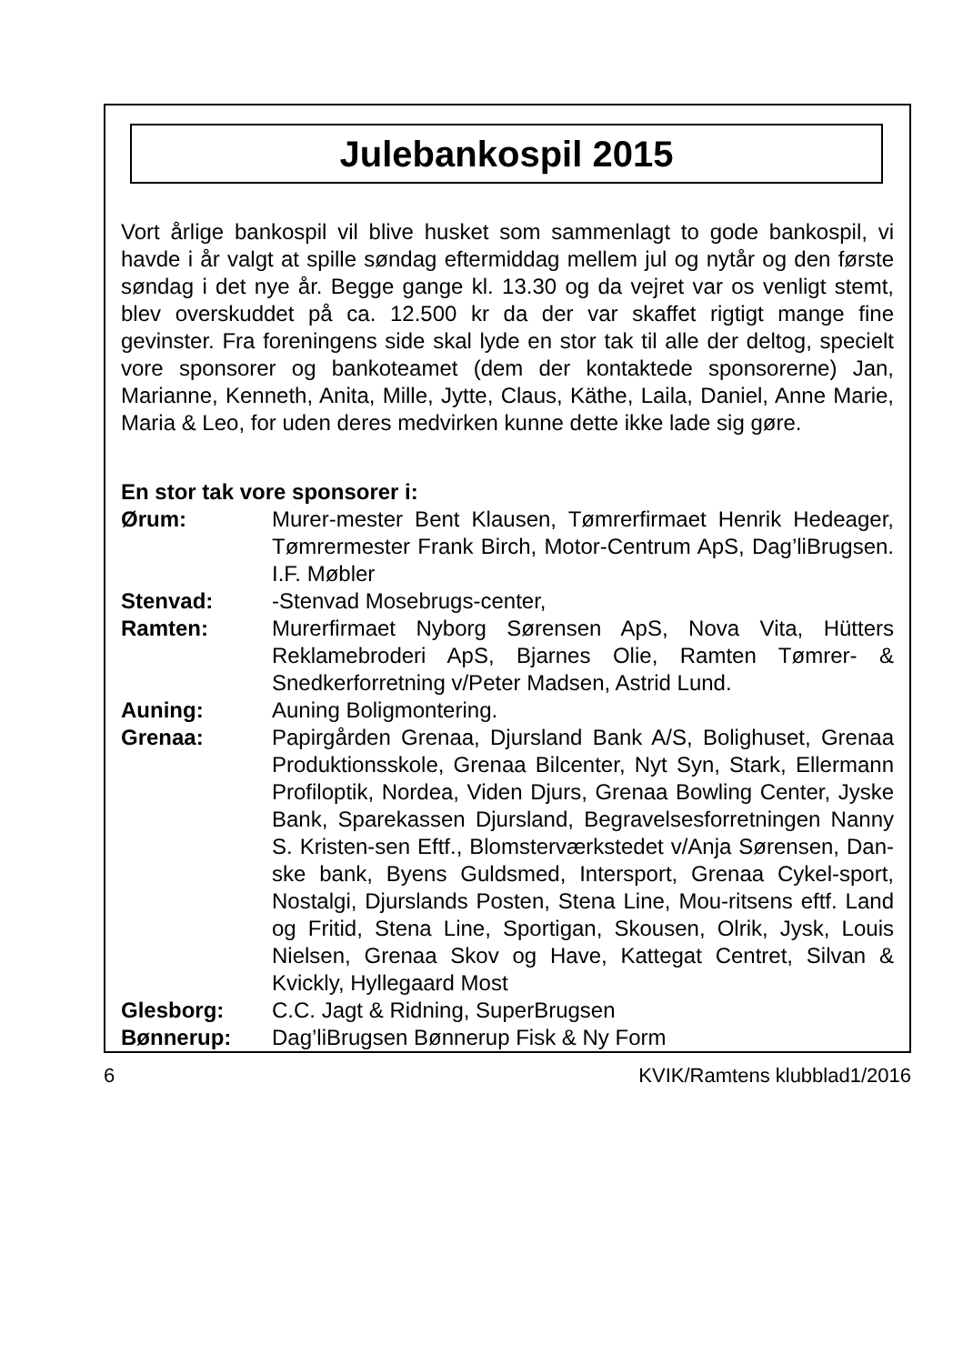Julebankospil 2015
Vort årlige bankospil vil blive husket som sammenlagt to gode bankospil, vi havde i år valgt at spille søndag eftermiddag mellem jul og nytår og den første søndag i det nye år. Begge gange kl. 13.30 og da vejret var os venligt stemt, blev overskuddet på ca. 12.500 kr da der var skaffet rigtigt mange fine gevinster. Fra foreningens side skal lyde en stor tak til alle der deltog, specielt vore sponsorer og bankoteamet (dem der kontaktede sponsorerne) Jan, Marianne, Kenneth, Anita, Mille, Jytte, Claus, Käthe, Laila, Daniel, Anne Marie, Maria & Leo, for uden deres medvirken kunne dette ikke lade sig gøre.
En stor tak vore sponsorer i:
| Ørum: | Murer-mester Bent Klausen, Tømrerfirmaet Henrik Hedeager, Tømrermester Frank Birch, Motor-Centrum ApS, Dag’liBrugsen. I.F. Møbler |
| Stenvad: | -Stenvad Mosebrugs-center, |
| Ramten: | Murerfirmaet Nyborg Sørensen ApS, Nova Vita, Hütters Reklamebroderi ApS, Bjarnes Olie, Ramten Tømrer- & Snedkerforretning v/Peter Madsen, Astrid Lund. |
| Auning: | Auning Boligmontering. |
| Grenaa: | Papirgården Grenaa, Djursland Bank A/S, Bolighuset, Grenaa Produktionsskole, Grenaa Bilcenter, Nyt Syn, Stark, Ellermann Profiloptik, Nordea, Viden Djurs, Grenaa Bowling Center, Jyske Bank, Sparekassen Djursland, Begravelsesforretningen Nanny S. Kristen-sen Eftf., Blomsterværkstedet v/Anja Sørensen, Dan-ske bank, Byens Guldsmed, Intersport, Grenaa Cykel-sport, Nostalgi, Djurslands Posten, Stena Line, Mou-ritsens eftf. Land og Fritid, Stena Line, Sportigan, Skousen, Olrik, Jysk, Louis Nielsen, Grenaa Skov og Have, Kattegat Centret, Silvan & Kvickly, Hyllegaard Most |
| Glesborg: | C.C. Jagt & Ridning, SuperBrugsen |
| Bønnerup: | Dag’liBrugsen Bønnerup Fisk & Ny Form |
6 KVIK/Ramtens klubblad1/2016